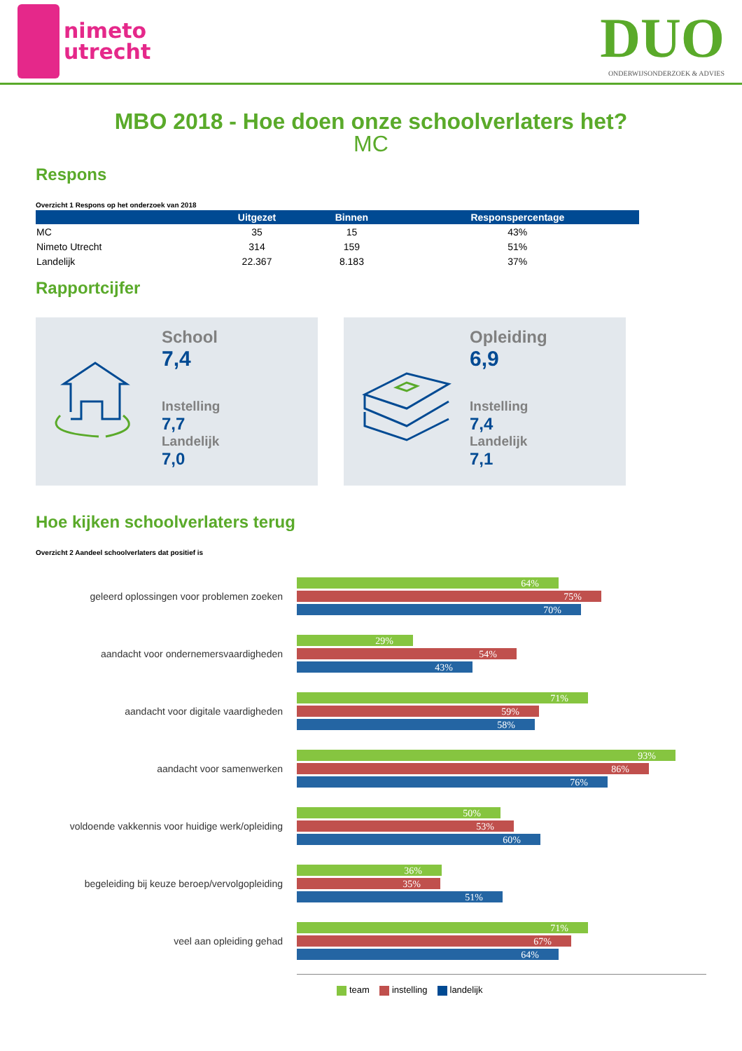nimeto
utrecht
DUO
ONDERWIJSONDERZOEK & ADVIES
MBO 2018 - Hoe doen onze schoolverlaters het?
MC
Respons
Overzicht 1 Respons op het onderzoek van 2018
| | Uitgezet | Binnen | Responspercentage |
| --- | --- | --- | --- |
| MC | 35 | 15 | 43% |
| Nimeto Utrecht | 314 | 159 | 51% |
| Landelijk | 22.367 | 8.183 | 37% |
Rapportcijfer
School
7,4
Instelling
7,7
Landelijk
7,0
Opleiding
6,9
Instelling
7,4
Landelijk
7,1
Hoe kijken schoolverlaters terug
Overzicht 2 Aandeel schoolverlaters dat positief is
geleerd oplossingen voor problemen zoeken
64%
75%
70%
aandacht voor ondernemersvaardigheden
29%
54%
43%
aandacht voor digitale vaardigheden
71%
59%
58%
aandacht voor samenwerken
93%
86%
76%
voldoende vakkennis voor huidige werk/opleiding
50%
53%
60%
begeleiding bij keuze beroep/vervolgopleiding
36%
35%
51%
veel aan opleiding gehad
71%
67%
64%
team instelling landelijk